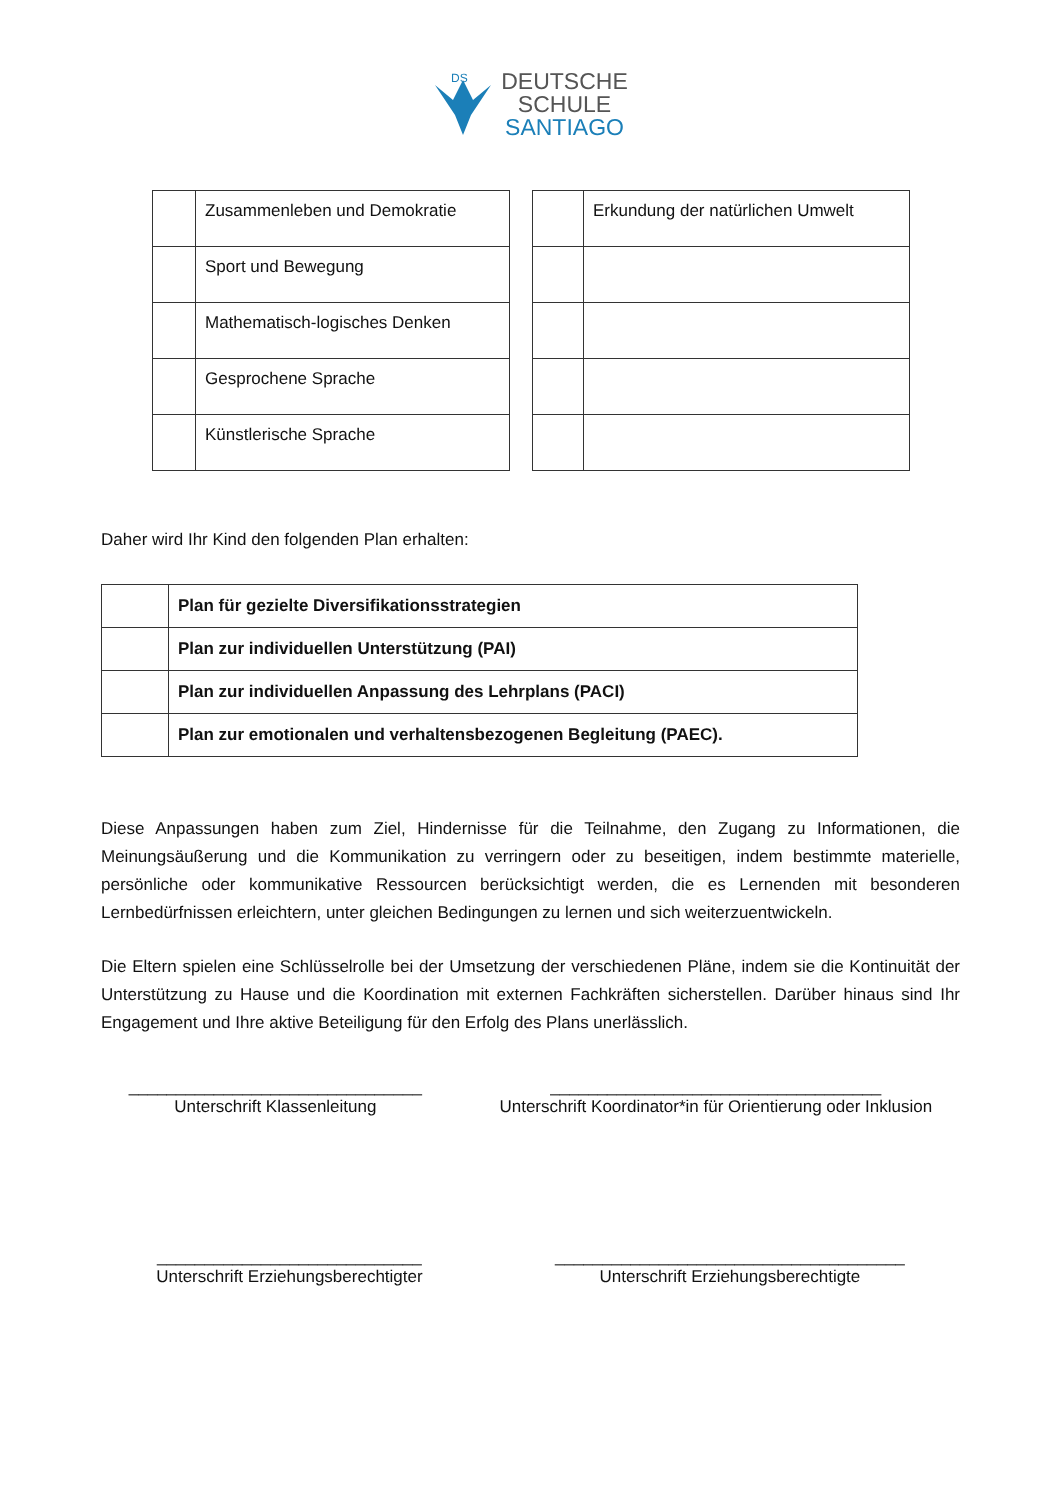DS
DEUTSCHE
SCHULE
SANTIAGO
| | Zusammenleben und Demokratie |
| | Sport und Bewegung |
| | Mathematisch-logisches Denken |
| | Gesprochene Sprache |
| | Künstlerische Sprache |
| | Erkundung der natürlichen Umwelt |
Daher wird Ihr Kind den folgenden Plan erhalten:
| | Plan für gezielte Diversifikationsstrategien |
| | Plan zur individuellen Unterstützung (PAI) |
| | Plan zur individuellen Anpassung des Lehrplans (PACI) |
| | Plan zur emotionalen und verhaltensbezogenen Begleitung (PAEC). |
Diese Anpassungen haben zum Ziel, Hindernisse für die Teilnahme, den Zugang zu Informationen, die Meinungsäußerung und die Kommunikation zu verringern oder zu beseitigen, indem bestimmte materielle, persönliche oder kommunikative Ressourcen berücksichtigt werden, die es Lernenden mit besonderen Lernbedürfnissen erleichtern, unter gleichen Bedingungen zu lernen und sich weiterzuentwickeln.
Die Eltern spielen eine Schlüsselrolle bei der Umsetzung der verschiedenen Pläne, indem sie die Kontinuität der Unterstützung zu Hause und die Koordination mit externen Fachkräften sicherstellen. Darüber hinaus sind Ihr Engagement und Ihre aktive Beteiligung für den Erfolg des Plans unerlässlich.
_______________________________
Unterschrift Klassenleitung
___________________________________
Unterschrift Koordinator*in für Orientierung oder Inklusion
____________________________
Unterschrift Erziehungsberechtigter
_____________________________________
Unterschrift Erziehungsberechtigte